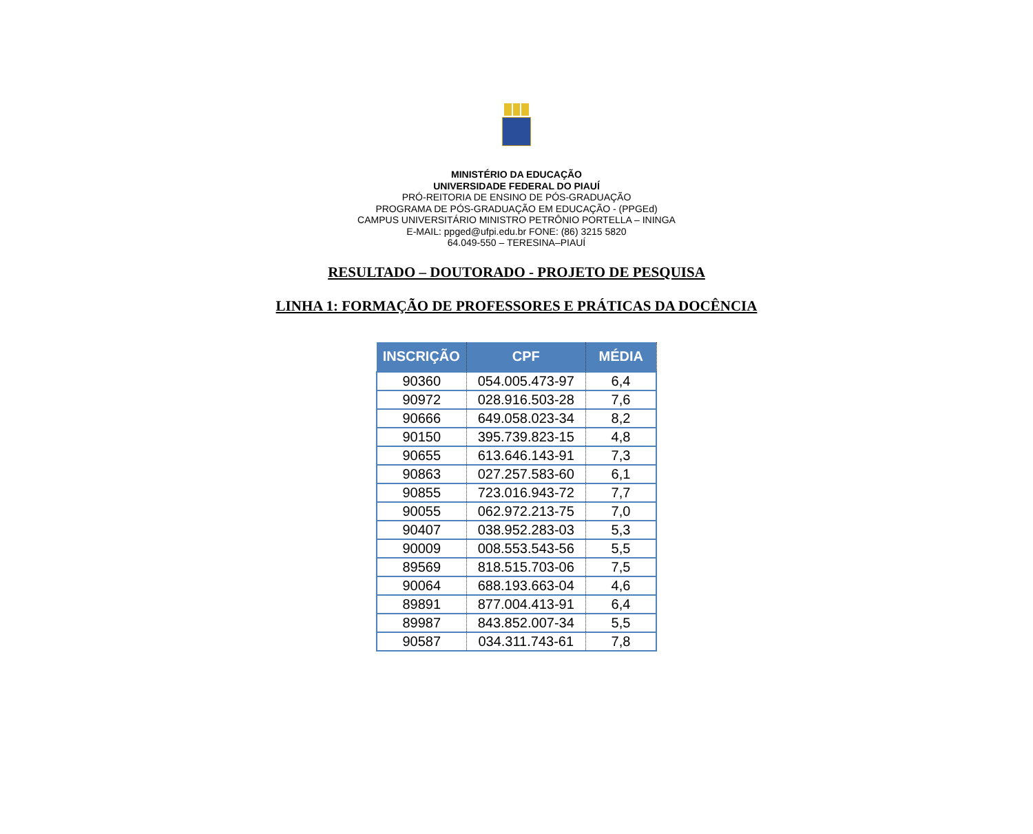MINISTÉRIO DA EDUCAÇÃO
UNIVERSIDADE FEDERAL DO PIAUÍ
PRÓ-REITORIA DE ENSINO DE PÓS-GRADUAÇÃO
PROGRAMA DE PÓS-GRADUAÇÃO EM EDUCAÇÃO - (PPGEd)
CAMPUS UNIVERSITÁRIO MINISTRO PETRÔNIO PORTELLA – ININGA
E-MAIL: ppged@ufpi.edu.br FONE: (86) 3215 5820
64.049-550 – TERESINA–PIAUÍ
RESULTADO – DOUTORADO - PROJETO DE PESQUISA
LINHA 1: FORMAÇÃO DE PROFESSORES E PRÁTICAS DA DOCÊNCIA
| INSCRIÇÃO | CPF | MÉDIA |
| --- | --- | --- |
| 90360 | 054.005.473-97 | 6,4 |
| 90972 | 028.916.503-28 | 7,6 |
| 90666 | 649.058.023-34 | 8,2 |
| 90150 | 395.739.823-15 | 4,8 |
| 90655 | 613.646.143-91 | 7,3 |
| 90863 | 027.257.583-60 | 6,1 |
| 90855 | 723.016.943-72 | 7,7 |
| 90055 | 062.972.213-75 | 7,0 |
| 90407 | 038.952.283-03 | 5,3 |
| 90009 | 008.553.543-56 | 5,5 |
| 89569 | 818.515.703-06 | 7,5 |
| 90064 | 688.193.663-04 | 4,6 |
| 89891 | 877.004.413-91 | 6,4 |
| 89987 | 843.852.007-34 | 5,5 |
| 90587 | 034.311.743-61 | 7,8 |